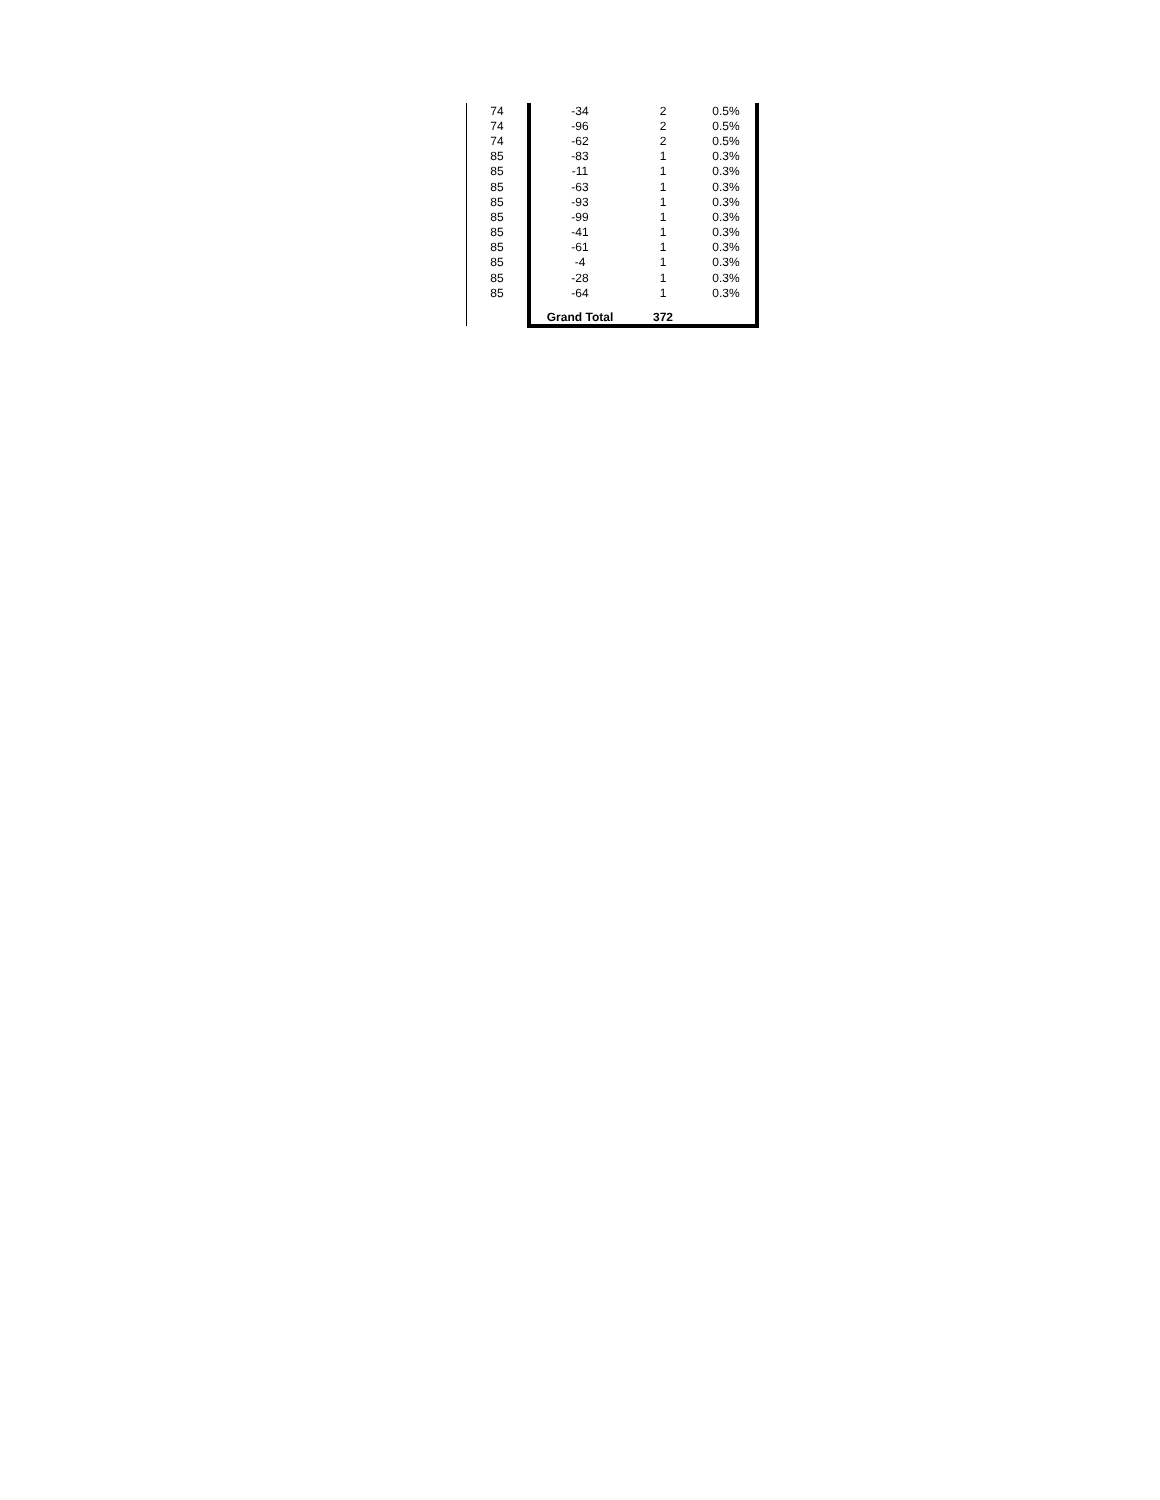| 74 | -34 | 2 | 0.5% |
| 74 | -96 | 2 | 0.5% |
| 74 | -62 | 2 | 0.5% |
| 85 | -83 | 1 | 0.3% |
| 85 | -11 | 1 | 0.3% |
| 85 | -63 | 1 | 0.3% |
| 85 | -93 | 1 | 0.3% |
| 85 | -99 | 1 | 0.3% |
| 85 | -41 | 1 | 0.3% |
| 85 | -61 | 1 | 0.3% |
| 85 | -4 | 1 | 0.3% |
| 85 | -28 | 1 | 0.3% |
| 85 | -64 | 1 | 0.3% |
| | Grand Total | 372 | |